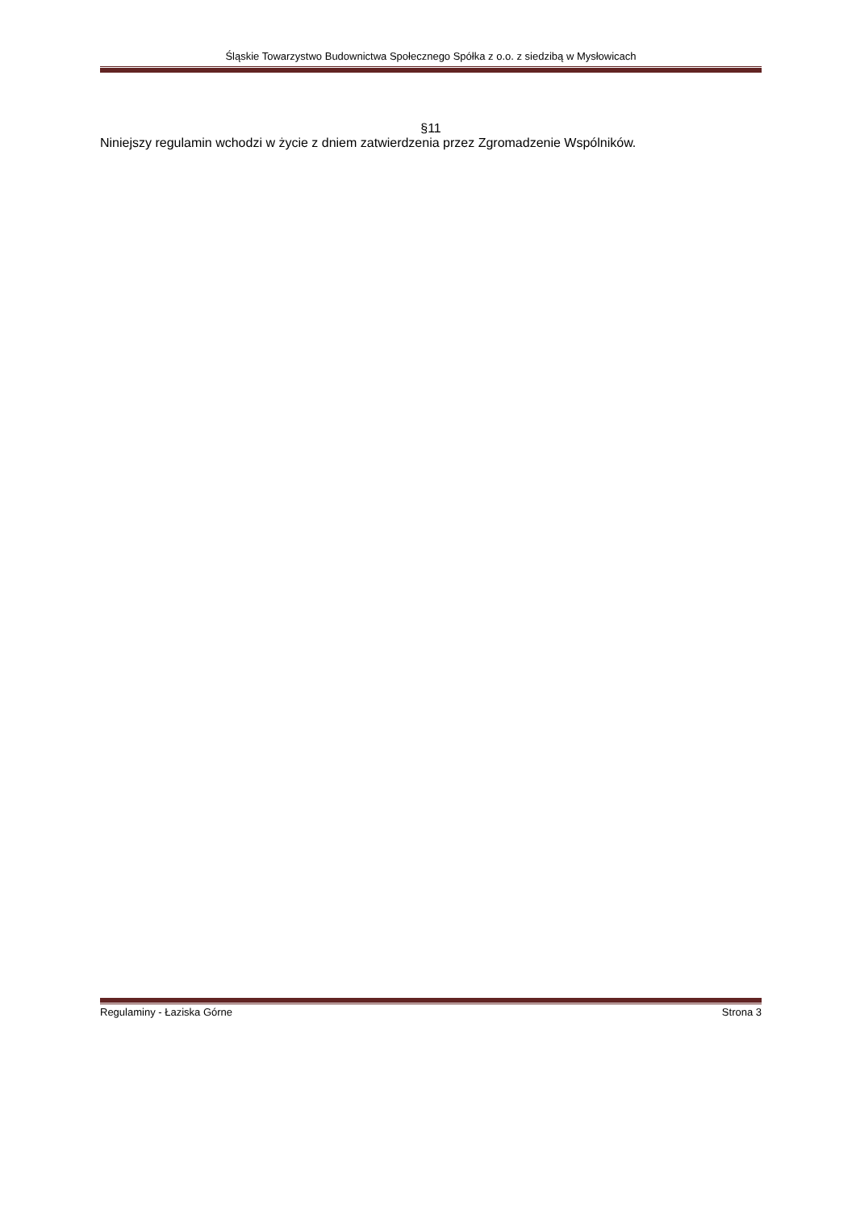Śląskie Towarzystwo Budownictwa Społecznego Spółka z o.o. z siedzibą w Mysłowicach
§11
Niniejszy regulamin wchodzi w życie z dniem zatwierdzenia przez Zgromadzenie Wspólników.
Regulaminy - Łaziska Górne Strona 3